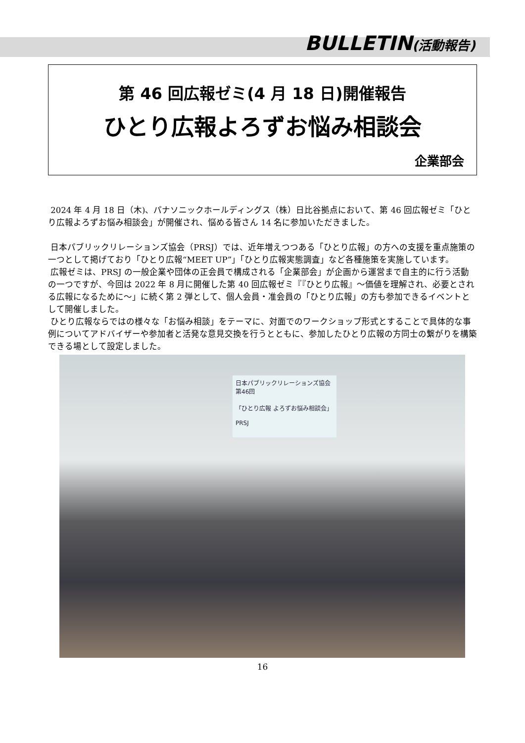BULLETIN(活動報告)
第 46 回広報ゼミ(4 月 18 日)開催報告
ひとり広報よろずお悩み相談会
企業部会
2024 年 4 月 18 日（木)、パナソニックホールディングス（株）日比谷拠点において、第 46 回広報ゼミ「ひとり広報よろずお悩み相談会」が開催され、悩める皆さん 14 名に参加いただきました。
日本パブリックリレーションズ協会（PRSJ）では、近年増えつつある「ひとり広報」の方への支援を重点施策の一つとして掲げており「ひとり広報“MEET UP”」「ひとり広報実態調査」など各種施策を実施しています。
広報ゼミは、PRSJ の一般企業や団体の正会員で構成される「企業部会」が企画から運営まで自主的に行う活動の一つですが、今回は 2022 年 8 月に開催した第 40 回広報ゼミ『『ひとり広報』～価値を理解され、必要とされる広報になるために～」に続く第 2 弾として、個人会員・准会員の「ひとり広報」の方も参加できるイベントとして開催しました。
ひとり広報ならではの様々な「お悩み相談」をテーマに、対面でのワークショップ形式とすることで具体的な事例についてアドバイザーや参加者と活発な意見交換を行うとともに、参加したひとり広報の方同士の繋がりを構築できる場として設定しました。
日本パブリックリレーションズ協会 第46回
「ひとり広報 よろずお悩み相談会」
PRSJ
16